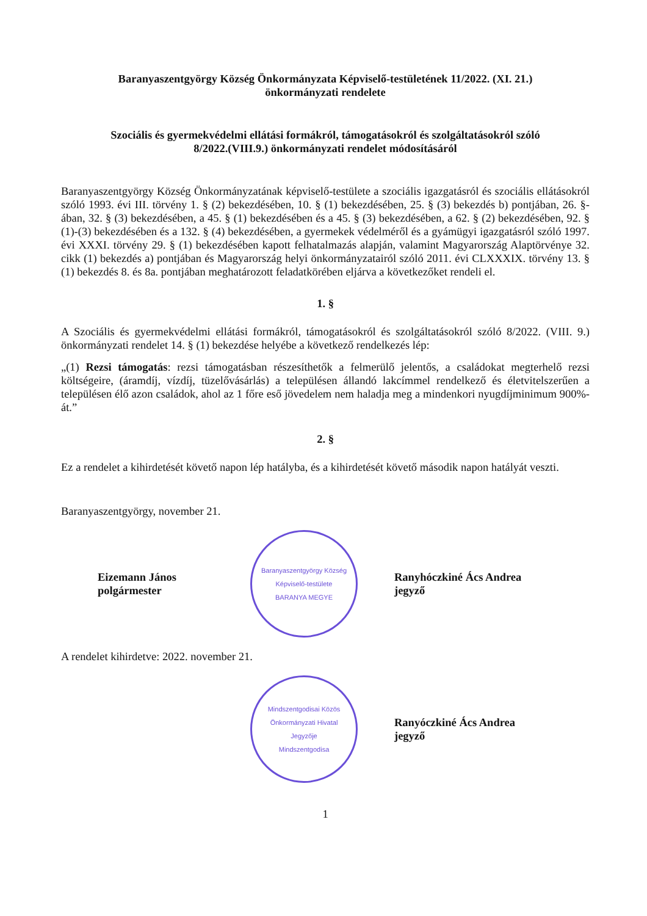Baranyaszentgyörgy Község Önkormányzata Képviselő-testületének 11/2022. (XI. 21.)
önkormányzati rendelete
Szociális és gyermekvédelmi ellátási formákról, támogatásokról és szolgáltatásokról szóló
8/2022.(VIII.9.) önkormányzati rendelet módosításáról
Baranyaszentgyörgy Község Önkormányzatának képviselő-testülete a szociális igazgatásról és szociális ellátásokról szóló 1993. évi III. törvény 1. § (2) bekezdésében, 10. § (1) bekezdésében, 25. § (3) bekezdés b) pontjában, 26. §-ában, 32. § (3) bekezdésében, a 45. § (1) bekezdésében és a 45. § (3) bekezdésében, a 62. § (2) bekezdésében, 92. § (1)-(3) bekezdésében és a 132. § (4) bekezdésében, a gyermekek védelméről és a gyámügyi igazgatásról szóló 1997. évi XXXI. törvény 29. § (1) bekezdésében kapott felhatalmazás alapján, valamint Magyarország Alaptörvénye 32. cikk (1) bekezdés a) pontjában és Magyarország helyi önkormányzatairól szóló 2011. évi CLXXXIX. törvény 13. § (1) bekezdés 8. és 8a. pontjában meghatározott feladatkörében eljárva a következőket rendeli el.
1. §
A Szociális és gyermekvédelmi ellátási formákról, támogatásokról és szolgáltatásokról szóló 8/2022. (VIII. 9.) önkormányzati rendelet 14. § (1) bekezdése helyébe a következő rendelkezés lép:
„(1) Rezsi támogatás: rezsi támogatásban részesíthetők a felmerülő jelentős, a családokat megterhelő rezsi költségeire, (áramdíj, vízdíj, tüzelővásárlás) a településen állandó lakcímmel rendelkező és életvitelszerűen a településen élő azon családok, ahol az 1 főre eső jövedelem nem haladja meg a mindenkori nyugdíjminimum 900%-át.”
2. §
Ez a rendelet a kihirdetését követő napon lép hatályba, és a kihirdetését követő második napon hatályát veszti.
Baranyaszentgyörgy, november 21.
Eizemann János
polgármester
Baranyaszentgyörgy Község Képviselő-testülete
BARANYA MEGYE
Ranyhóczkiné Ács Andrea
jegyző
A rendelet kihirdetve: 2022. november 21.
Mindszentgodisai Közös Önkormányzati Hivatal
Jegyzője
Mindszentgodisa
Ranyóczkiné Ács Andrea
jegyző
1